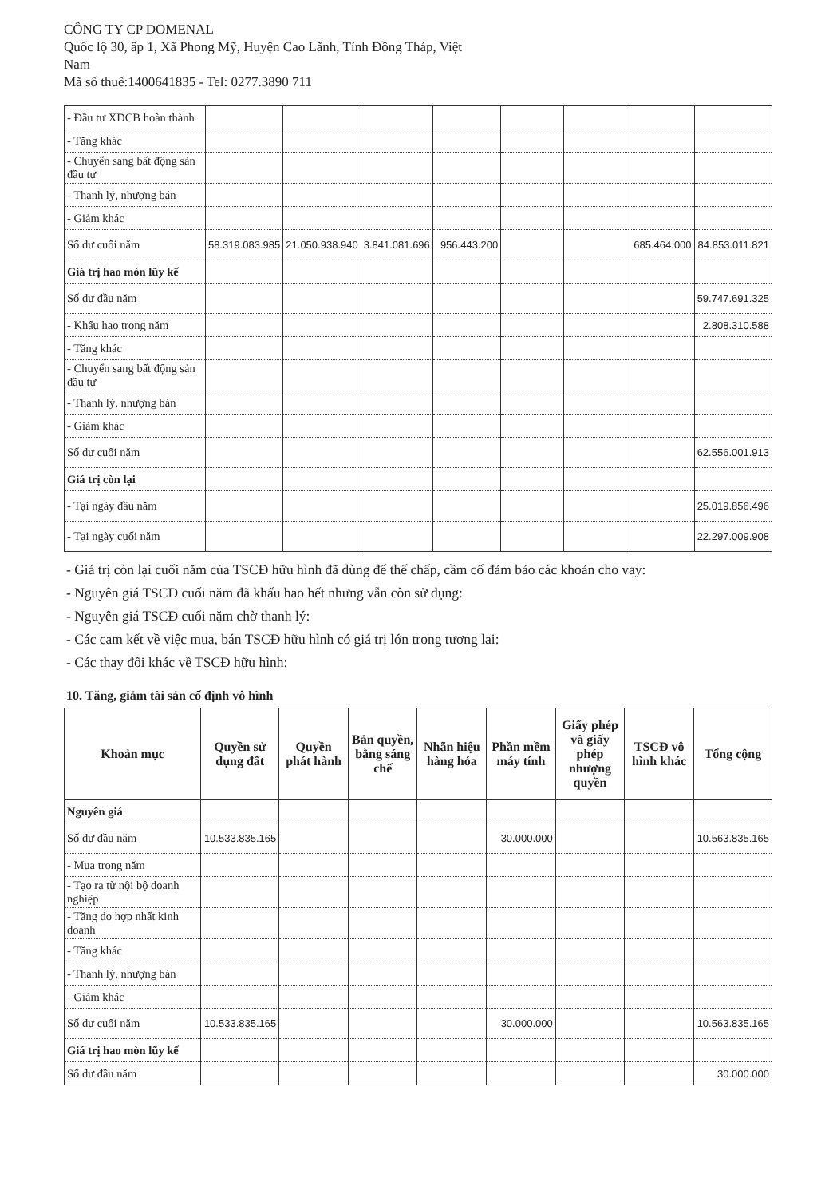CÔNG TY CP DOMENAL
Quốc lộ 30, ấp 1, Xã Phong Mỹ, Huyện Cao Lãnh, Tỉnh Đồng Tháp, Việt
Nam
Mã số thuế:1400641835 - Tel: 0277.3890 711
| - Đầu tư XDCB hoàn thành | | | | | | | | |
| - Tăng khác | | | | | | | | |
| - Chuyển sang bất động sản đầu tư | | | | | | | | |
| - Thanh lý, nhượng bán | | | | | | | | |
| - Giảm khác | | | | | | | | |
| Số dư cuối năm | 58.319.083.985 | 21.050.938.940 | 3.841.081.696 | 956.443.200 | | | 685.464.000 | 84.853.011.821 |
| Giá trị hao mòn lũy kế | | | | | | | | |
| Số dư đầu năm | | | | | | | | 59.747.691.325 |
| - Khấu hao trong năm | | | | | | | | 2.808.310.588 |
| - Tăng khác | | | | | | | | |
| - Chuyển sang bất động sản đầu tư | | | | | | | | |
| - Thanh lý, nhượng bán | | | | | | | | |
| - Giảm khác | | | | | | | | |
| Số dư cuối năm | | | | | | | | 62.556.001.913 |
| Giá trị còn lại | | | | | | | | |
| - Tại ngày đầu năm | | | | | | | | 25.019.856.496 |
| - Tại ngày cuối năm | | | | | | | | 22.297.009.908 |
- Giá trị còn lại cuối năm của TSCĐ hữu hình đã dùng để thế chấp, cầm cố đảm bảo các khoản cho vay:
- Nguyên giá TSCĐ cuối năm đã khấu hao hết nhưng vẫn còn sử dụng:
- Nguyên giá TSCĐ cuối năm chờ thanh lý:
- Các cam kết về việc mua, bán TSCĐ hữu hình có giá trị lớn trong tương lai:
- Các thay đổi khác về TSCĐ hữu hình:
10. Tăng, giảm tài sản cố định vô hình
| Khoản mục | Quyền sử dụng đất | Quyền phát hành | Bản quyền, bằng sáng chế | Nhãn hiệu hàng hóa | Phần mềm máy tính | Giấy phép và giấy phép nhượng quyền | TSCĐ vô hình khác | Tổng cộng |
| --- | --- | --- | --- | --- | --- | --- | --- | --- |
| Nguyên giá | | | | | | | | |
| Số dư đầu năm | 10.533.835.165 | | | | 30.000.000 | | | 10.563.835.165 |
| - Mua trong năm | | | | | | | | |
| - Tạo ra từ nội bộ doanh nghiệp | | | | | | | | |
| - Tăng do hợp nhất kinh doanh | | | | | | | | |
| - Tăng khác | | | | | | | | |
| - Thanh lý, nhượng bán | | | | | | | | |
| - Giảm khác | | | | | | | | |
| Số dư cuối năm | 10.533.835.165 | | | | 30.000.000 | | | 10.563.835.165 |
| Giá trị hao mòn lũy kế | | | | | | | | |
| Số dư đầu năm | | | | | | | | 30.000.000 |